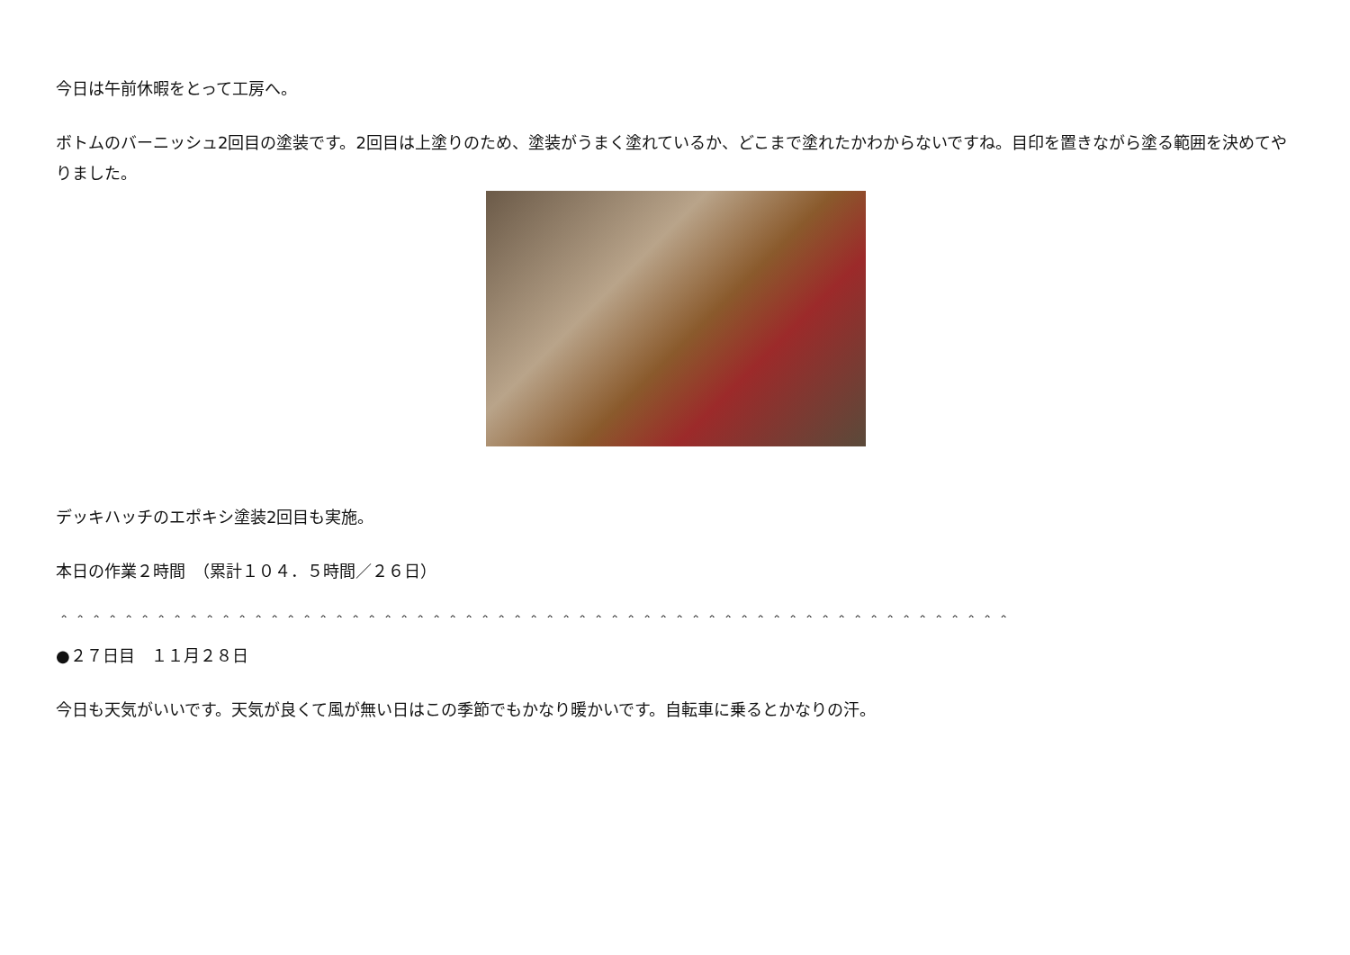今日は午前休暇をとって工房へ。
ボトムのバーニッシュ2回目の塗装です。2回目は上塗りのため、塗装がうまく塗れているか、どこまで塗れたかわからないですね。目印を置きながら塗る範囲を決めてやりました。
デッキハッチのエポキシ塗装2回目も実施。
本日の作業２時間　（累計１０４．５時間／２６日）
＾＾＾＾＾＾＾＾＾＾＾＾＾＾＾＾＾＾＾＾＾＾＾＾＾＾＾＾＾＾＾＾＾＾＾＾＾＾＾＾＾＾＾＾＾＾＾＾＾＾＾＾＾＾＾＾＾＾＾
●２７日目　１１月２８日
今日も天気がいいです。天気が良くて風が無い日はこの季節でもかなり暖かいです。自転車に乗るとかなりの汗。